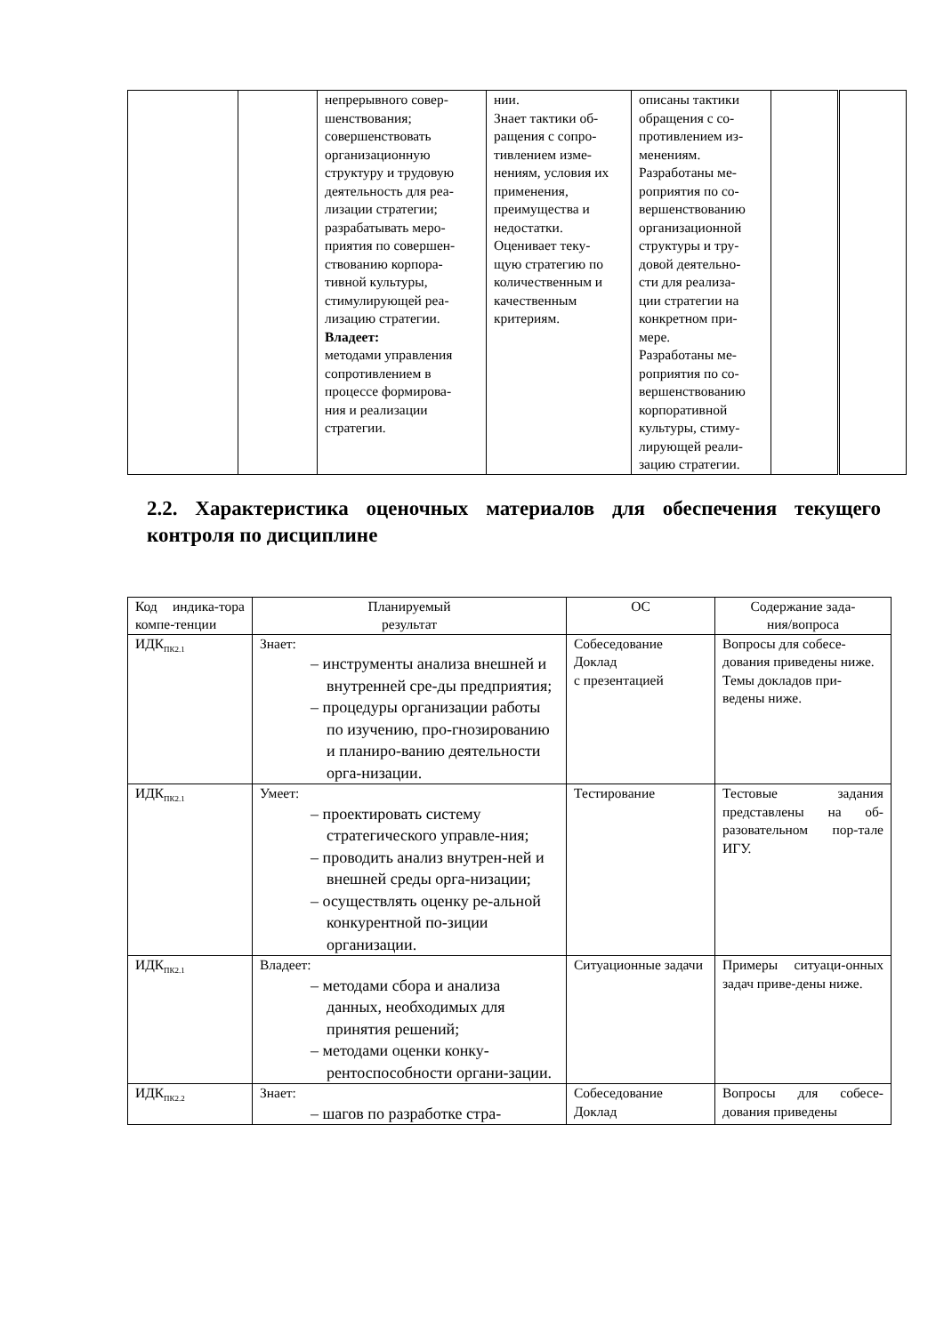| | | непрерывного совер- шенствования; совершенствовать организационную структуру и трудовую деятельность для реа- лизации стратегии; разрабатывать меро- приятия по совершен- ствованию корпора- тивной культуры, стимулирующей реа- лизацию стратегии. Владеет: методами управления сопротивлением в процессе формирова- ния и реализации стратегии. | нии. Знает тактики об- ращения с сопро- тивлением изме- нениям, условия их применения, преимущества и недостатки. Оценивает теку- щую стратегию по количественным и качественным критериям. | описаны тактики обращения с со- противлением из- менениям. Разработаны ме- роприятия по со- вершенствованию организационной структуры и тру- довой деятельно- сти для реализа- ции стратегии на конкретном при- мере. Разработаны ме- роприятия по со- вершенствованию корпоративной культуры, стиму- лирующей реали- зацию стратегии. | | |
2.2. Характеристика оценочных материалов для обеспечения текущего контроля по дисциплине
| Код индика-тора компе-тенции | Планируемый результат | ОС | Содержание зада- ния/вопроса |
| --- | --- | --- | --- |
| ИДК<sub>ПК2.1</sub> | Знает: – инструменты анализа внешней и внутренней сре-ды предприятия; – процедуры организации работы по изучению, про-гнозированию и планиро-ванию деятельности орга-низации. | Собеседование Доклад с презентацией | Вопросы для собесе-дования приведены ниже. Темы докладов при-ведены ниже. |
| ИДК<sub>ПК2.1</sub> | Умеет: – проектировать систему стратегического управле-ния; – проводить анализ внутрен-ней и внешней среды орга-низации; – осуществлять оценку ре-альной конкурентной по-зиции организации. | Тестирование | Тестовые задания представлены на об-разовательном пор-тале ИГУ. |
| ИДК<sub>ПК2.1</sub> | Владеет: – методами сбора и анализа данных, необходимых для принятия решений; – методами оценки конку-рентоспособности органи-зации. | Ситуационные задачи | Примеры ситуаци-онных задач приве-дены ниже. |
| ИДК<sub>ПК2.2</sub> | Знает: – шагов по разработке стра- | Собеседование Доклад | Вопросы для собесе-дования приведены |